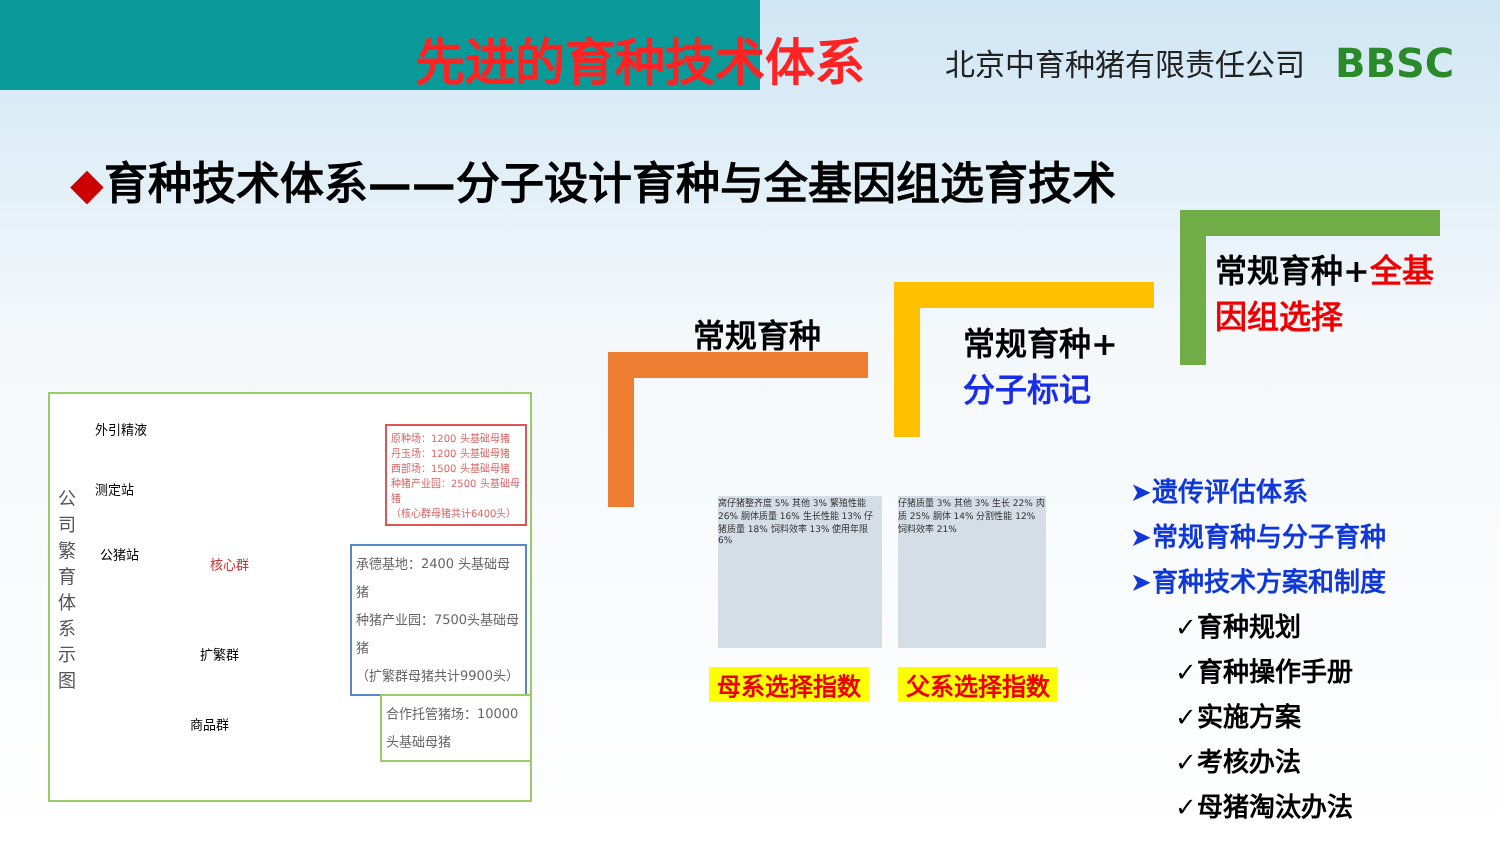先进的育种技术体系 北京中育种猪有限责任公司 BBSC
◆育种技术体系——分子设计育种与全基因组选育技术
常规育种
常规育种+
分子标记
常规育种+全基
因组选择
公司繁育体系示图
外引精液
测定站
公猪站
核心群
扩繁群
商品群
原种场：1200 头基础母猪
丹玉场：1200 头基础母猪
西部场：1500 头基础母猪
种猪产业园：2500 头基础母猪
（核心群母猪共计6400头）
承德基地：2400 头基础母猪
种猪产业园：7500头基础母猪
（扩繁群母猪共计9900头）
合作托管猪场：10000 头基础母猪
窝仔猪整齐度 5% 其他 3% 繁殖性能 26% 胴体质量 16% 生长性能 13% 仔猪质量 18% 饲料效率 13% 使用年限 6%
仔猪质量 3% 其他 3% 生长 22% 肉质 25% 胴体 14% 分割性能 12% 饲料效率 21%
母系选择指数 父系选择指数
➤遗传评估体系
➤常规育种与分子育种
➤育种技术方案和制度
✓育种规划
✓育种操作手册
✓实施方案
✓考核办法
✓母猪淘汰办法